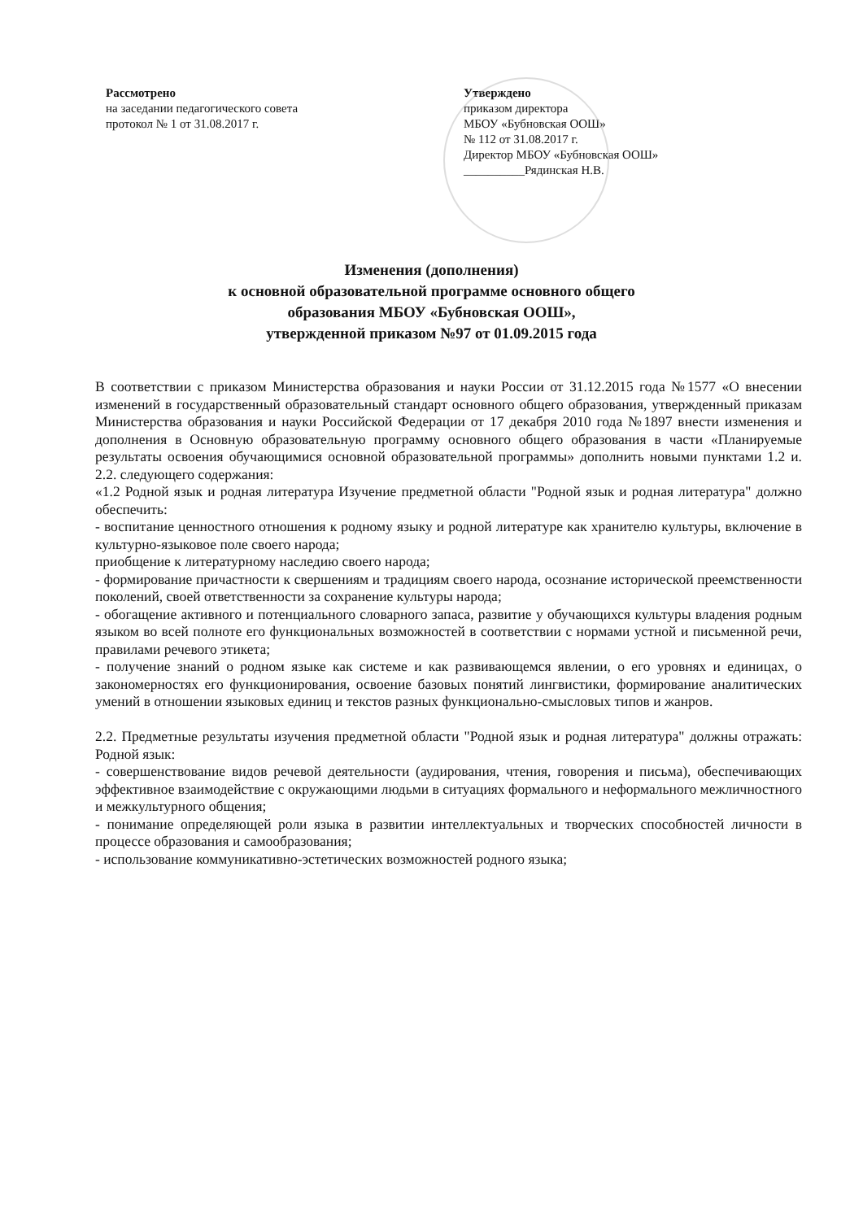Рассмотрено
на заседании педагогического совета
протокол № 1 от 31.08.2017 г.
Утверждено
приказом директора
МБОУ «Бубновская ООШ»
№ 112 от 31.08.2017 г.
Директор МБОУ «Бубновская ООШ»
__________Рядинская Н.В.
Изменения (дополнения)
к основной образовательной программе основного общего
образования МБОУ «Бубновская ООШ»,
утвержденной приказом №97 от 01.09.2015 года
В соответствии с приказом Министерства образования и науки России от 31.12.2015 года №1577 «О внесении изменений в государственный образовательный стандарт основного общего образования, утвержденный приказам Министерства образования и науки Российской Федерации от 17 декабря 2010 года №1897 внести изменения и дополнения в Основную образовательную программу основного общего образования в части «Планируемые результаты освоения обучающимися основной образовательной программы» дополнить новыми пунктами 1.2 и. 2.2. следующего содержания:
«1.2 Родной язык и родная литература Изучение предметной области "Родной язык и родная литература" должно обеспечить:
- воспитание ценностного отношения к родному языку и родной литературе как хранителю культуры, включение в культурно-языковое поле своего народа;
приобщение к литературному наследию своего народа;
- формирование причастности к свершениям и традициям своего народа, осознание исторической преемственности поколений, своей ответственности за сохранение культуры народа;
- обогащение активного и потенциального словарного запаса, развитие у обучающихся культуры владения родным языком во всей полноте его функциональных возможностей в соответствии с нормами устной и письменной речи, правилами речевого этикета;
- получение знаний о родном языке как системе и как развивающемся явлении, о его уровнях и единицах, о закономерностях его функционирования, освоение базовых понятий лингвистики, формирование аналитических умений в отношении языковых единиц и текстов разных функционально-смысловых типов и жанров.
2.2. Предметные результаты изучения предметной области "Родной язык и родная литература" должны отражать: Родной язык:
- совершенствование видов речевой деятельности (аудирования, чтения, говорения и письма), обеспечивающих эффективное взаимодействие с окружающими людьми в ситуациях формального и неформального межличностного и межкультурного общения;
- понимание определяющей роли языка в развитии интеллектуальных и творческих способностей личности в процессе образования и самообразования;
- использование коммуникативно-эстетических возможностей родного языка;